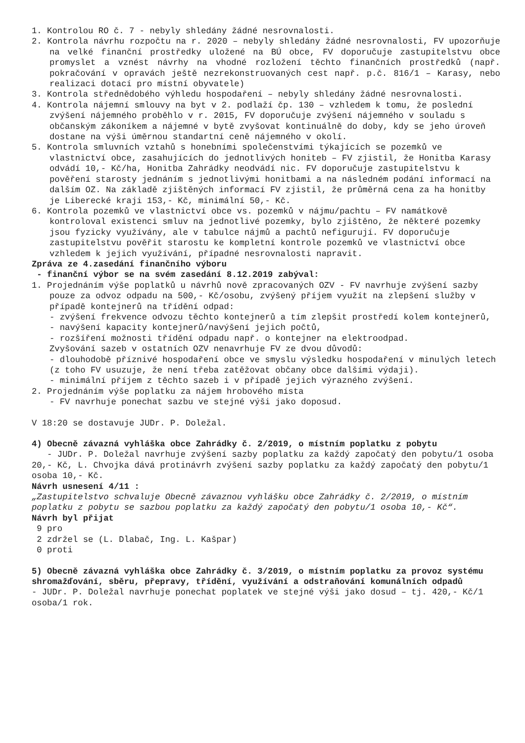1. Kontrolou RO č. 7 - nebyly shledány žádné nesrovnalosti.
2. Kontrola návrhu rozpočtu na r. 2020 – nebyly shledány žádné nesrovnalosti, FV upozorňuje na velké finanční prostředky uložené na BÚ obce, FV doporučuje zastupitelstvu obce promyslet a vznést návrhy na vhodné rozložení těchto finančních prostředků (např. pokračování v opravách ještě nezrekonstruovaných cest např. p.č. 816/1 – Karasy, nebo realizaci dotací pro místní obyvatele)
3. Kontrola střednědobého výhledu hospodaření – nebyly shledány žádné nesrovnalosti.
4. Kontrola nájemní smlouvy na byt v 2. podlaží čp. 130 – vzhledem k tomu, že poslední zvýšení nájemného proběhlo v r. 2015, FV doporučuje zvýšení nájemného v souladu s občanským zákoníkem a nájemné v bytě zvyšovat kontinuálně do doby, kdy se jeho úroveň dostane na výši úměrnou standartní ceně nájemného v okolí.
5. Kontrola smluvních vztahů s honebními společenstvími týkajících se pozemků ve vlastnictví obce, zasahujících do jednotlivých honiteb – FV zjistil, že Honitba Karasy odvádí 10,- Kč/ha, Honitba Zahrádky neodvádí nic. FV doporučuje zastupitelstvu k pověření starosty jednáním s jednotlivými honitbami a na následném podání informací na dalším OZ. Na základě zjištěných informací FV zjistil, že průměrná cena za ha honitby je Liberecké kraji 153,- Kč, minimální 50,- Kč.
6. Kontrola pozemků ve vlastnictví obce vs. pozemků v nájmu/pachtu – FV namátkově kontroloval existenci smluv na jednotlivé pozemky, bylo zjištěno, že některé pozemky jsou fyzicky využívány, ale v tabulce nájmů a pachtů nefigurují. FV doporučuje zastupitelstvu pověřit starostu ke kompletní kontrole pozemků ve vlastnictví obce vzhledem k jejich využívání, případné nesrovnalosti napravit.
Zpráva ze 4.zasedání finančního výboru
- finanční výbor se na svém zasedání 8.12.2019 zabýval:
1. Projednáním výše poplatků u návrhů nově zpracovaných OZV - FV navrhuje zvýšení sazby pouze za odvoz odpadu na 500,- Kč/osobu, zvýšený příjem využít na zlepšení služby v případě kontejnerů na třídění odpad:
- zvýšení frekvence odvozu těchto kontejnerů a tím zlepšit prostředí kolem kontejnerů,
- navýšení kapacity kontejnerů/navýšení jejich počtů,
- rozšíření možnosti třídění odpadu např. o kontejner na elektroodpad.
Zvyšování sazeb v ostatních OZV nenavrhuje FV ze dvou důvodů:
- dlouhodobě příznivé hospodaření obce ve smyslu výsledku hospodaření v minulých letech (z toho FV usuzuje, že není třeba zatěžovat občany obce dalšími výdaji).
- minimální příjem z těchto sazeb i v případě jejich výrazného zvýšení.
2. Projednáním výše poplatku za nájem hrobového místa
- FV navrhuje ponechat sazbu ve stejné výši jako doposud.
V 18:20 se dostavuje JUDr. P. Doležal.
4) Obecně závazná vyhláška obce Zahrádky č. 2/2019, o místním poplatku z pobytu
- JUDr. P. Doležal navrhuje zvýšení sazby poplatku za každý započatý den pobytu/1 osoba 20,- Kč, L. Chvojka dává protinávrh zvýšení sazby poplatku za každý započatý den pobytu/1 osoba 10,- Kč.
Návrh usnesení 4/11 :
„Zastupitelstvo schvaluje Obecně závaznou vyhlášku obce Zahrádky č. 2/2019, o místním poplatku z pobytu se sazbou poplatku za každý započatý den pobytu/1 osoba 10,- Kč“.
Návrh byl přijat
9 pro
2 zdržel se (L. Dlabač, Ing. L. Kašpar)
0 proti
5) Obecně závazná vyhláška obce Zahrádky č. 3/2019, o místním poplatku za provoz systému shromažďování, sběru, přepravy, třídění, využívání a odstraňování komunálních odpadů
- JUDr. P. Doležal navrhuje ponechat poplatek ve stejné výši jako dosud – tj. 420,- Kč/1 osoba/1 rok.